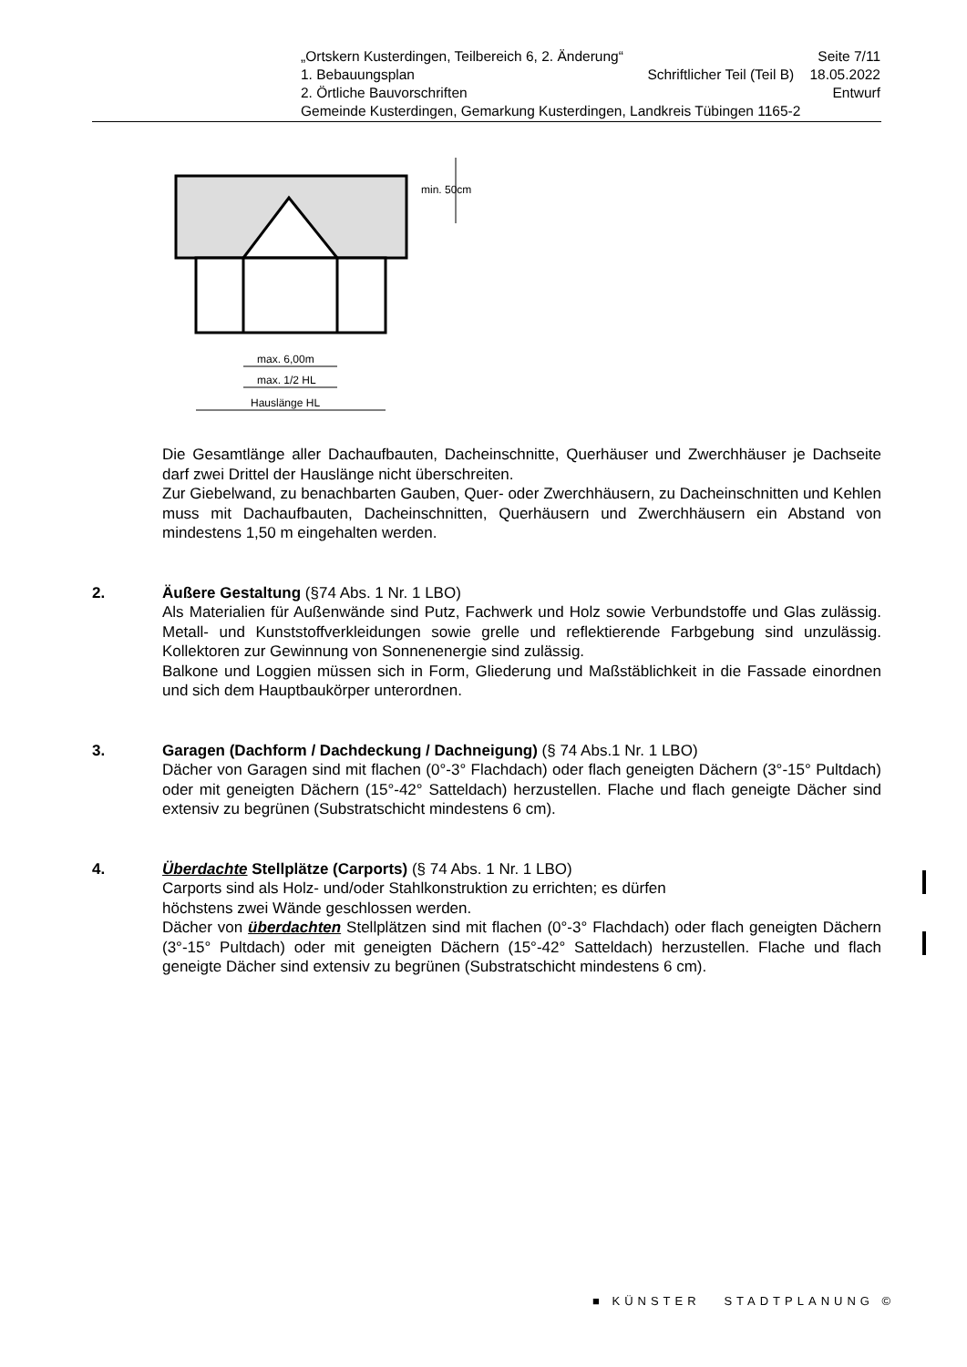„Ortskern Kusterdingen, Teilbereich 6, 2. Änderung“Seite 7/11
1. Bebauungsplan Schriftlicher Teil (Teil B) 18.05.2022
2. Örtliche Bauvorschriften Entwurf
Gemeinde Kusterdingen, Gemarkung Kusterdingen, Landkreis Tübingen 1165-2
min. 50cm
max. 6,00m
max. 1/2 HL
Hauslänge HL
Die Gesamtlänge aller Dachaufbauten, Dacheinschnitte, Querhäuser und Zwerchhäuser je Dachseite darf zwei Drittel der Hauslänge nicht überschreiten.
Zur Giebelwand, zu benachbarten Gauben, Quer- oder Zwerchhäusern, zu Dacheinschnitten und Kehlen muss mit Dachaufbauten, Dacheinschnitten, Querhäusern und Zwerchhäusern ein Abstand von mindestens 1,50 m eingehalten werden.
2. Äußere Gestaltung (§74 Abs. 1 Nr. 1 LBO)
Als Materialien für Außenwände sind Putz, Fachwerk und Holz sowie Verbundstoffe und Glas zulässig. Metall- und Kunststoffverkleidungen sowie grelle und reflektierende Farbgebung sind unzulässig. Kollektoren zur Gewinnung von Sonnenenergie sind zulässig.
Balkone und Loggien müssen sich in Form, Gliederung und Maßstäblichkeit in die Fassade einordnen und sich dem Hauptbaukörper unterordnen.
3. Garagen (Dachform / Dachdeckung / Dachneigung) (§ 74 Abs.1 Nr. 1 LBO)
Dächer von Garagen sind mit flachen (0°-3° Flachdach) oder flach geneigten Dächern (3°-15° Pultdach) oder mit geneigten Dächern (15°-42° Satteldach) herzustellen. Flache und flach geneigte Dächer sind extensiv zu begrünen (Substratschicht mindestens 6 cm).
4. Überdachte Stellplätze (Carports) (§ 74 Abs. 1 Nr. 1 LBO)
Carports sind als Holz- und/oder Stahlkonstruktion zu errichten; es dürfen
höchstens zwei Wände geschlossen werden.
Dächer von überdachten Stellplätzen sind mit flachen (0°-3° Flachdach) oder flach geneigten Dächern (3°-15° Pultdach) oder mit geneigten Dächern (15°-42° Satteldach) herzustellen. Flache und flach geneigte Dächer sind extensiv zu begrünen (Substratschicht mindestens 6 cm).
■ KÜNSTER STADTPLANUNG ©